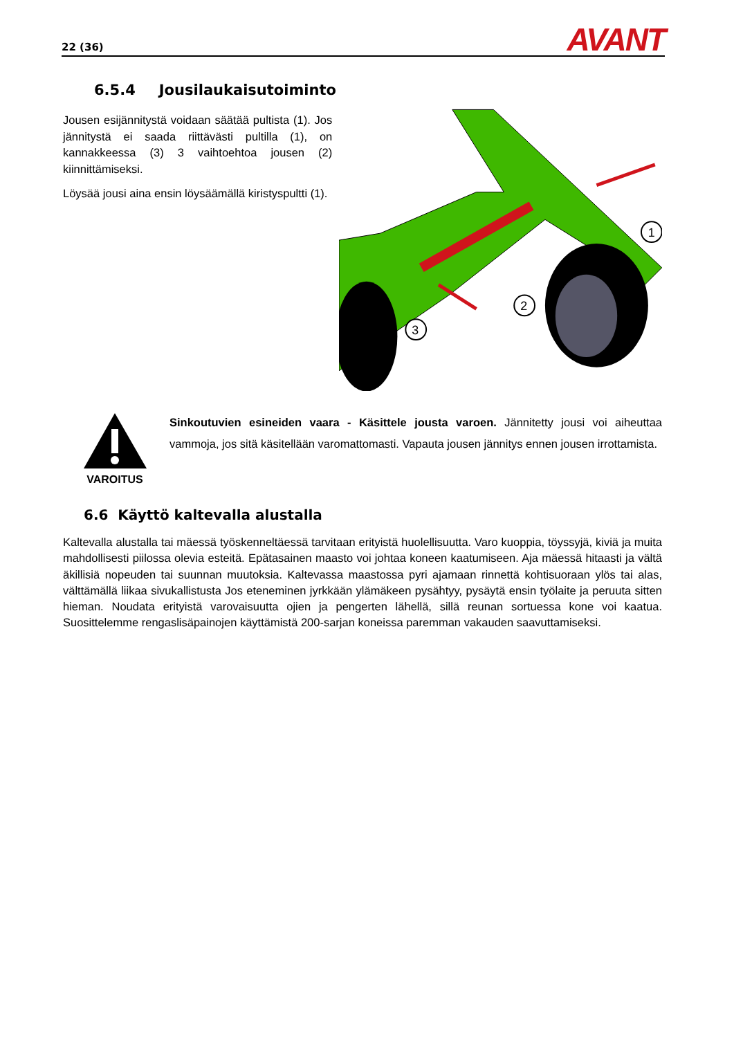22 (36) AVANT
6.5.4 Jousilaukaisutoiminto
Jousen esijännitystä voidaan säätää pultista (1). Jos jännitystä ei saada riittävästi pultilla (1), on kannakkeessa (3) 3 vaihtoehtoa jousen (2) kiinnittämiseksi.
Löysää jousi aina ensin löysäämällä kiristyspultti (1).
1
2
3
VAROITUS
Sinkoutuvien esineiden vaara - Käsittele jousta varoen. Jännitetty jousi voi aiheuttaa vammoja, jos sitä käsitellään varomattomasti. Vapauta jousen jännitys ennen jousen irrottamista.
6.6 Käyttö kaltevalla alustalla
Kaltevalla alustalla tai mäessä työskenneltäessä tarvitaan erityistä huolellisuutta. Varo kuoppia, töyssyjä, kiviä ja muita mahdollisesti piilossa olevia esteitä. Epätasainen maasto voi johtaa koneen kaatumiseen. Aja mäessä hitaasti ja vältä äkillisiä nopeuden tai suunnan muutoksia. Kaltevassa maastossa pyri ajamaan rinnettä kohtisuoraan ylös tai alas, välttämällä liikaa sivukallistusta Jos eteneminen jyrkkään ylämäkeen pysähtyy, pysäytä ensin työlaite ja peruuta sitten hieman. Noudata erityistä varovaisuutta ojien ja pengerten lähellä, sillä reunan sortuessa kone voi kaatua. Suosittelemme rengaslisäpainojen käyttämistä 200-sarjan koneissa paremman vakauden saavuttamiseksi.